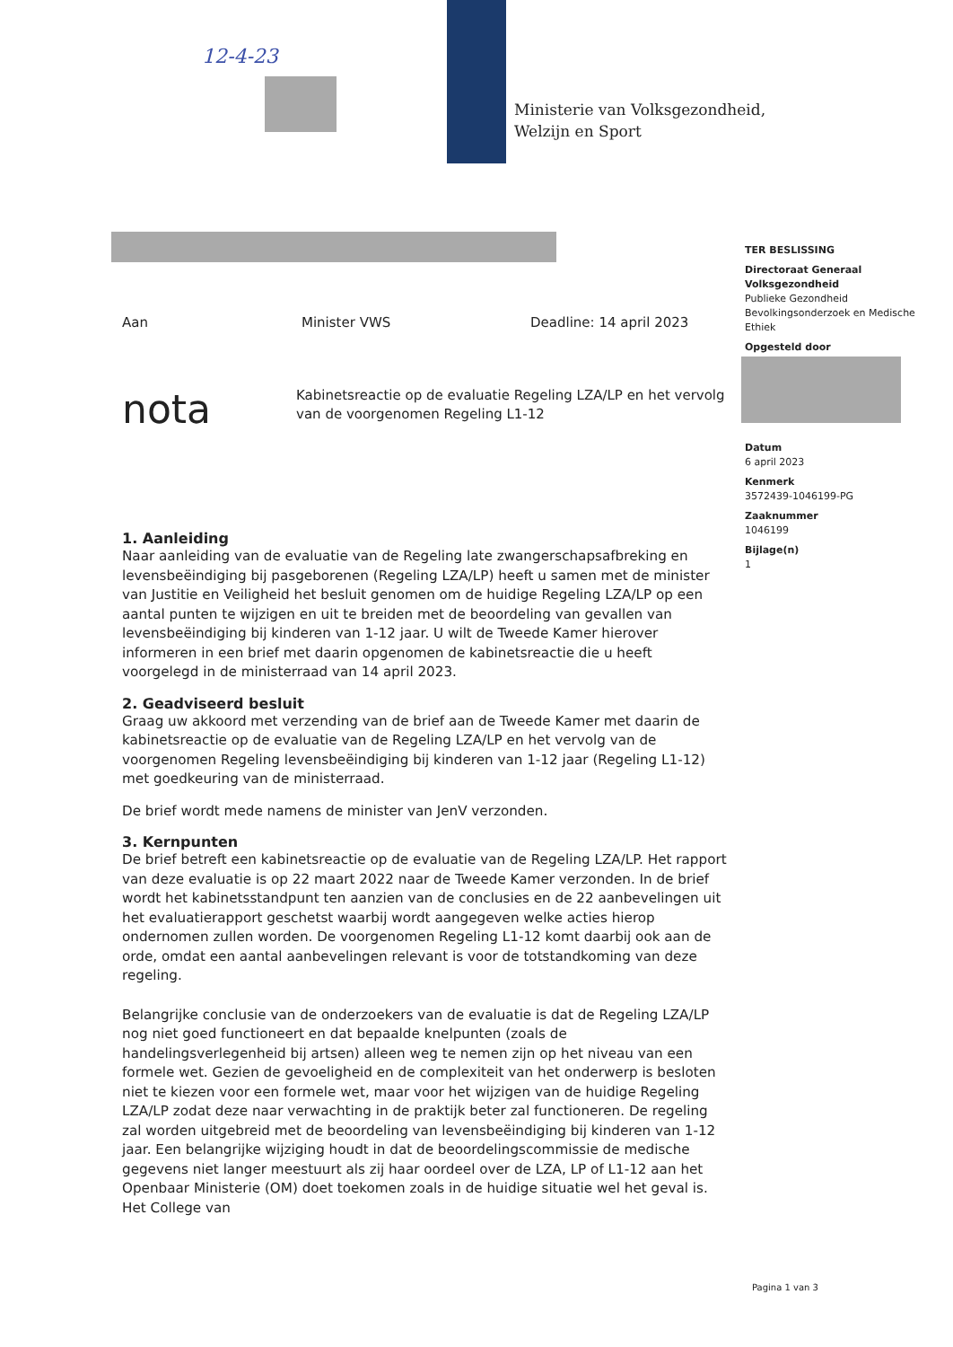12-4-23
Ministerie van Volksgezondheid,
Welzijn en Sport
TER BESLISSING
Directoraat Generaal Volksgezondheid
Publieke Gezondheid
Bevolkingsonderzoek en Medische Ethiek
Opgesteld door
Datum
6 april 2023
Kenmerk
3572439-1046199-PG
Zaaknummer
1046199
Bijlage(n)
1
Aan Minister VWS Deadline: 14 april 2023
nota Kabinetsreactie op de evaluatie Regeling LZA/LP en het vervolg van de voorgenomen Regeling L1-12
1. Aanleiding
Naar aanleiding van de evaluatie van de Regeling late zwangerschapsafbreking en levensbeëindiging bij pasgeborenen (Regeling LZA/LP) heeft u samen met de minister van Justitie en Veiligheid het besluit genomen om de huidige Regeling LZA/LP op een aantal punten te wijzigen en uit te breiden met de beoordeling van gevallen van levensbeëindiging bij kinderen van 1-12 jaar. U wilt de Tweede Kamer hierover informeren in een brief met daarin opgenomen de kabinetsreactie die u heeft voorgelegd in de ministerraad van 14 april 2023.
2. Geadviseerd besluit
Graag uw akkoord met verzending van de brief aan de Tweede Kamer met daarin de kabinetsreactie op de evaluatie van de Regeling LZA/LP en het vervolg van de voorgenomen Regeling levensbeëindiging bij kinderen van 1-12 jaar (Regeling L1-12) met goedkeuring van de ministerraad.
De brief wordt mede namens de minister van JenV verzonden.
3. Kernpunten
De brief betreft een kabinetsreactie op de evaluatie van de Regeling LZA/LP. Het rapport van deze evaluatie is op 22 maart 2022 naar de Tweede Kamer verzonden. In de brief wordt het kabinetsstandpunt ten aanzien van de conclusies en de 22 aanbevelingen uit het evaluatierapport geschetst waarbij wordt aangegeven welke acties hierop ondernomen zullen worden. De voorgenomen Regeling L1-12 komt daarbij ook aan de orde, omdat een aantal aanbevelingen relevant is voor de totstandkoming van deze regeling.
Belangrijke conclusie van de onderzoekers van de evaluatie is dat de Regeling LZA/LP nog niet goed functioneert en dat bepaalde knelpunten (zoals de handelingsverlegenheid bij artsen) alleen weg te nemen zijn op het niveau van een formele wet. Gezien de gevoeligheid en de complexiteit van het onderwerp is besloten niet te kiezen voor een formele wet, maar voor het wijzigen van de huidige Regeling LZA/LP zodat deze naar verwachting in de praktijk beter zal functioneren. De regeling zal worden uitgebreid met de beoordeling van levensbeëindiging bij kinderen van 1-12 jaar. Een belangrijke wijziging houdt in dat de beoordelingscommissie de medische gegevens niet langer meestuurt als zij haar oordeel over de LZA, LP of L1-12 aan het Openbaar Ministerie (OM) doet toekomen zoals in de huidige situatie wel het geval is. Het College van
Pagina 1 van 3